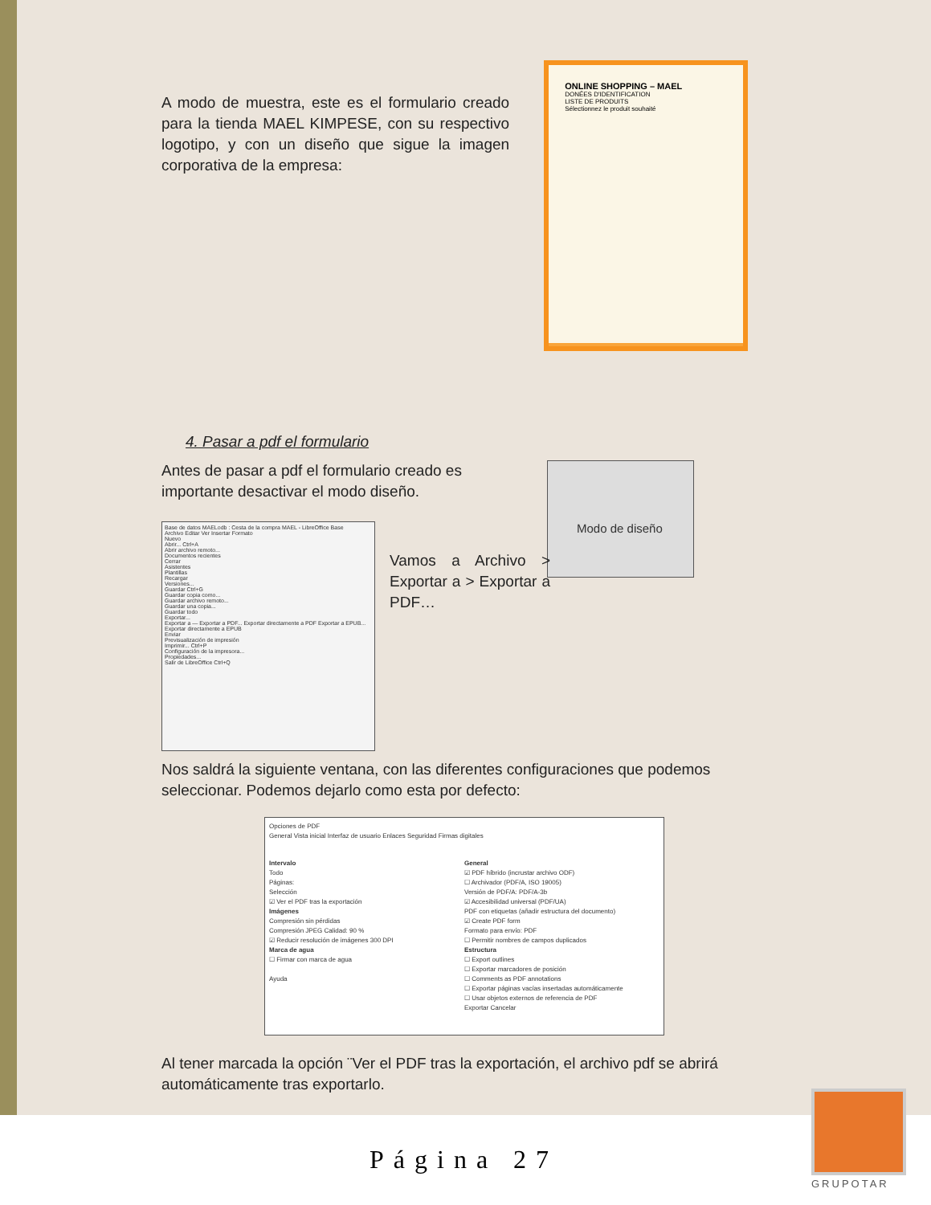A modo de muestra, este es el formulario creado para la tienda MAEL KIMPESE, con su respectivo logotipo, y con un diseño que sigue la imagen corporativa de la empresa:
ONLINE SHOPPING – MAEL
DONÉES D'IDENTIFICATION
LISTE DE PRODUITS
Sélectionnez le produit souhaité
4. Pasar a pdf el formulario
Antes de pasar a pdf el formulario creado es importante desactivar el modo diseño.
Modo de diseño
Base de datos MAELodb : Cesta de la compra MAEL - LibreOffice Base
Archivo Editar Ver Insertar Formato
Nuevo
Abrir... Ctrl+A
Abrir archivo remoto...
Documentos recientes
Cerrar
Asistentes
Plantillas
Recargar
Versiones...
Guardar Ctrl+G
Guardar copia como...
Guardar archivo remoto...
Guardar una copia...
Guardar todo
Exportar...
Exportar a — Exportar a PDF... Exportar directamente a PDF Exportar a EPUB... Exportar directamente a EPUB
Enviar
Previsualización de impresión
Imprimir... Ctrl+P
Configuración de la impresora...
Propiedades...
Salir de LibreOffice Ctrl+Q
Vamos a Archivo > Exportar a > Exportar a PDF…
Nos saldrá la siguiente ventana, con las diferentes configuraciones que podemos seleccionar. Podemos dejarlo como esta por defecto:
Opciones de PDF
General Vista inicial Interfaz de usuario Enlaces Seguridad Firmas digitales
Intervalo
Todo
Páginas:
Selección
☑ Ver el PDF tras la exportación
Imágenes
Compresión sin pérdidas
Compresión JPEG Calidad: 90 %
☑ Reducir resolución de imágenes 300 DPI
Marca de agua
☐ Firmar con marca de agua
Ayuda
General
☑ PDF híbrido (incrustar archivo ODF)
☐ Archivador (PDF/A, ISO 19005)
Versión de PDF/A: PDF/A-3b
☑ Accesibilidad universal (PDF/UA)
PDF con etiquetas (añadir estructura del documento)
☑ Create PDF form
Formato para envío: PDF
☐ Permitir nombres de campos duplicados
Estructura
☐ Export outlines
☐ Exportar marcadores de posición
☐ Comments as PDF annotations
☐ Exportar páginas vacías insertadas automáticamente
☐ Usar objetos externos de referencia de PDF
Exportar Cancelar
Al tener marcada la opción ¨Ver el PDF tras la exportación, el archivo pdf se abrirá automáticamente tras exportarlo.
Página 27
GRUPOTAR